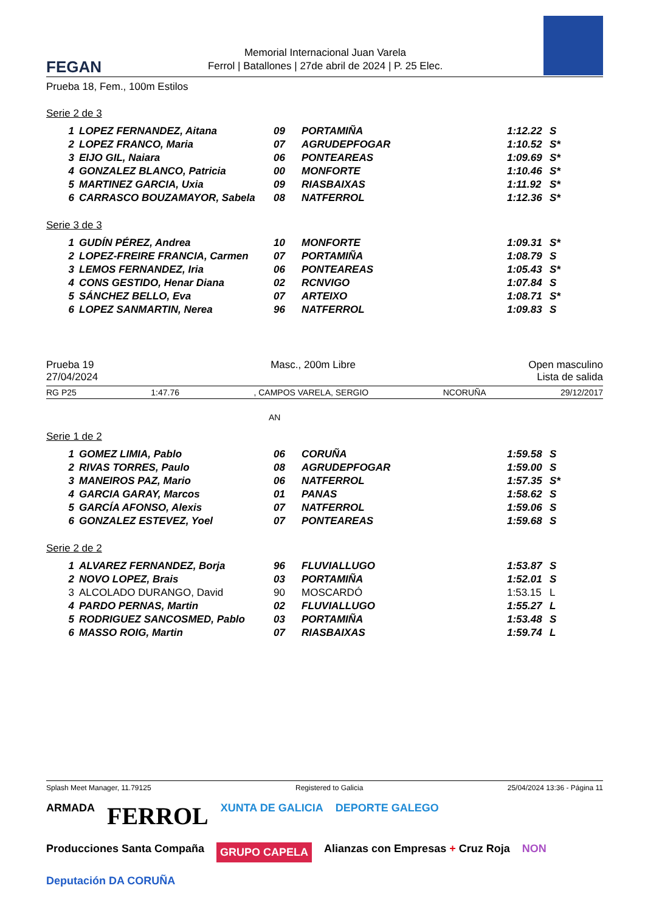FEGAN
Memorial Internacional Juan Varela
Ferrol | Batallones | 27de abril de 2024 | P. 25 Elec.
Prueba 18, Fem., 100m Estilos
Serie 2 de 3
| 1 | LOPEZ FERNANDEZ, Aitana | 09 | PORTAMIÑA | 1:12.22 | S |
| 2 | LOPEZ FRANCO, Maria | 07 | AGRUDEPFOGAR | 1:10.52 | S* |
| 3 | EIJO GIL, Naiara | 06 | PONTEAREAS | 1:09.69 | S* |
| 4 | GONZALEZ BLANCO, Patricia | 00 | MONFORTE | 1:10.46 | S* |
| 5 | MARTINEZ GARCIA, Uxia | 09 | RIASBAIXAS | 1:11.92 | S* |
| 6 | CARRASCO BOUZAMAYOR, Sabela | 08 | NATFERROL | 1:12.36 | S* |
Serie 3 de 3
| 1 | GUDÍN PÉREZ, Andrea | 10 | MONFORTE | 1:09.31 | S* |
| 2 | LOPEZ-FREIRE FRANCIA, Carmen | 07 | PORTAMIÑA | 1:08.79 | S |
| 3 | LEMOS FERNANDEZ, Iria | 06 | PONTEAREAS | 1:05.43 | S* |
| 4 | CONS GESTIDO, Henar Diana | 02 | RCNVIGO | 1:07.84 | S |
| 5 | SÁNCHEZ BELLO, Eva | 07 | ARTEIXO | 1:08.71 | S* |
| 6 | LOPEZ SANMARTIN, Nerea | 96 | NATFERROL | 1:09.83 | S |
Prueba 19
27/04/2024
Masc., 200m Libre Open masculino
Lista de salida
RG P25 1:47.76, CAMPOS VARELA, SERGIO NCORUÑA 29/12/2017
AN
Serie 1 de 2
| 1 | GOMEZ LIMIA, Pablo | 06 | CORUÑA | 1:59.58 | S |
| 2 | RIVAS TORRES, Paulo | 08 | AGRUDEPFOGAR | 1:59.00 | S |
| 3 | MANEIROS PAZ, Mario | 06 | NATFERROL | 1:57.35 | S* |
| 4 | GARCIA GARAY, Marcos | 01 | PANAS | 1:58.62 | S |
| 5 | GARCÍA AFONSO, Alexis | 07 | NATFERROL | 1:59.06 | S |
| 6 | GONZALEZ ESTEVEZ, Yoel | 07 | PONTEAREAS | 1:59.68 | S |
Serie 2 de 2
| 1 | ALVAREZ FERNANDEZ, Borja | 96 | FLUVIALLUGO | 1:53.87 | S |
| 2 | NOVO LOPEZ, Brais | 03 | PORTAMIÑA | 1:52.01 | S |
| 3 | ALCOLADO DURANGO, David | 90 | MOSCARDÓ | 1:53.15 | L |
| 4 | PARDO PERNAS, Martin | 02 | FLUVIALLUGO | 1:55.27 | L |
| 5 | RODRIGUEZ SANCOSMED, Pablo | 03 | PORTAMIÑA | 1:53.48 | S |
| 6 | MASSO ROIG, Martin | 07 | RIASBAIXAS | 1:59.74 | L |
Splash Meet Manager, 11.79125 Registered to Galicia 25/04/2024 13:36 - Página 11
ARMADA FERROL XUNTA DE GALICIA DEPORTE GALEGO Producciones Santa Compaña GRUPO CAPELA Alianzas con Empresas + Cruz Roja NON Deputación DA CORUÑA